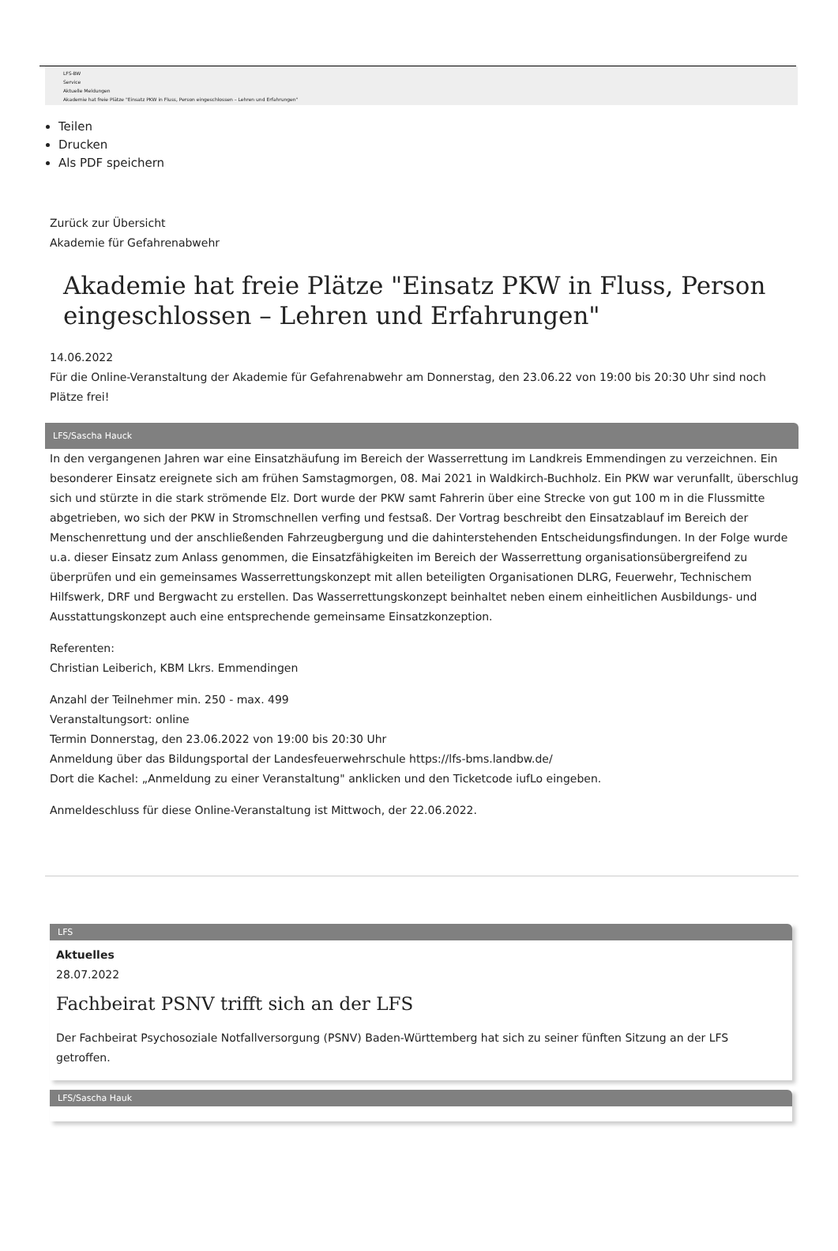LFS-BW
Service
Aktuelle Meldungen
Akademie hat freie Plätze "Einsatz PKW in Fluss, Person eingeschlossen – Lehren und Erfahrungen"
Teilen
Drucken
Als PDF speichern
Zurück zur Übersicht
Akademie für Gefahrenabwehr
Akademie hat freie Plätze "Einsatz PKW in Fluss, Person eingeschlossen – Lehren und Erfahrungen"
14.06.2022
Für die Online-Veranstaltung der Akademie für Gefahrenabwehr am Donnerstag, den 23.06.22 von 19:00 bis 20:30 Uhr sind noch Plätze frei!
LFS/Sascha Hauck
In den vergangenen Jahren war eine Einsatzhäufung im Bereich der Wasserrettung im Landkreis Emmendingen zu verzeichnen. Ein besonderer Einsatz ereignete sich am frühen Samstagmorgen, 08. Mai 2021 in Waldkirch-Buchholz. Ein PKW war verunfallt, überschlug sich und stürzte in die stark strömende Elz. Dort wurde der PKW samt Fahrerin über eine Strecke von gut 100 m in die Flussmitte abgetrieben, wo sich der PKW in Stromschnellen verfing und festsaß. Der Vortrag beschreibt den Einsatzablauf im Bereich der Menschenrettung und der anschließenden Fahrzeugbergung und die dahinterstehenden Entscheidungsfindungen. In der Folge wurde u.a. dieser Einsatz zum Anlass genommen, die Einsatzfähigkeiten im Bereich der Wasserrettung organisationsübergreifend zu überprüfen und ein gemeinsames Wasserrettungskonzept mit allen beteiligten Organisationen DLRG, Feuerwehr, Technischem Hilfswerk, DRF und Bergwacht zu erstellen. Das Wasserrettungskonzept beinhaltet neben einem einheitlichen Ausbildungs- und Ausstattungskonzept auch eine entsprechende gemeinsame Einsatzkonzeption.
Referenten:
Christian Leiberich, KBM Lkrs. Emmendingen
Anzahl der Teilnehmer min. 250 - max. 499
Veranstaltungsort: online
Termin Donnerstag, den 23.06.2022 von 19:00 bis 20:30 Uhr
Anmeldung über das Bildungsportal der Landesfeuerwehrschule https://lfs-bms.landbw.de/
Dort die Kachel: „Anmeldung zu einer Veranstaltung" anklicken und den Ticketcode iufLo eingeben.
Anmeldeschluss für diese Online-Veranstaltung ist Mittwoch, der 22.06.2022.
LFS
Aktuelles
28.07.2022
Fachbeirat PSNV trifft sich an der LFS
Der Fachbeirat Psychosoziale Notfallversorgung (PSNV) Baden-Württemberg hat sich zu seiner fünften Sitzung an der LFS getroffen.
LFS/Sascha Hauk